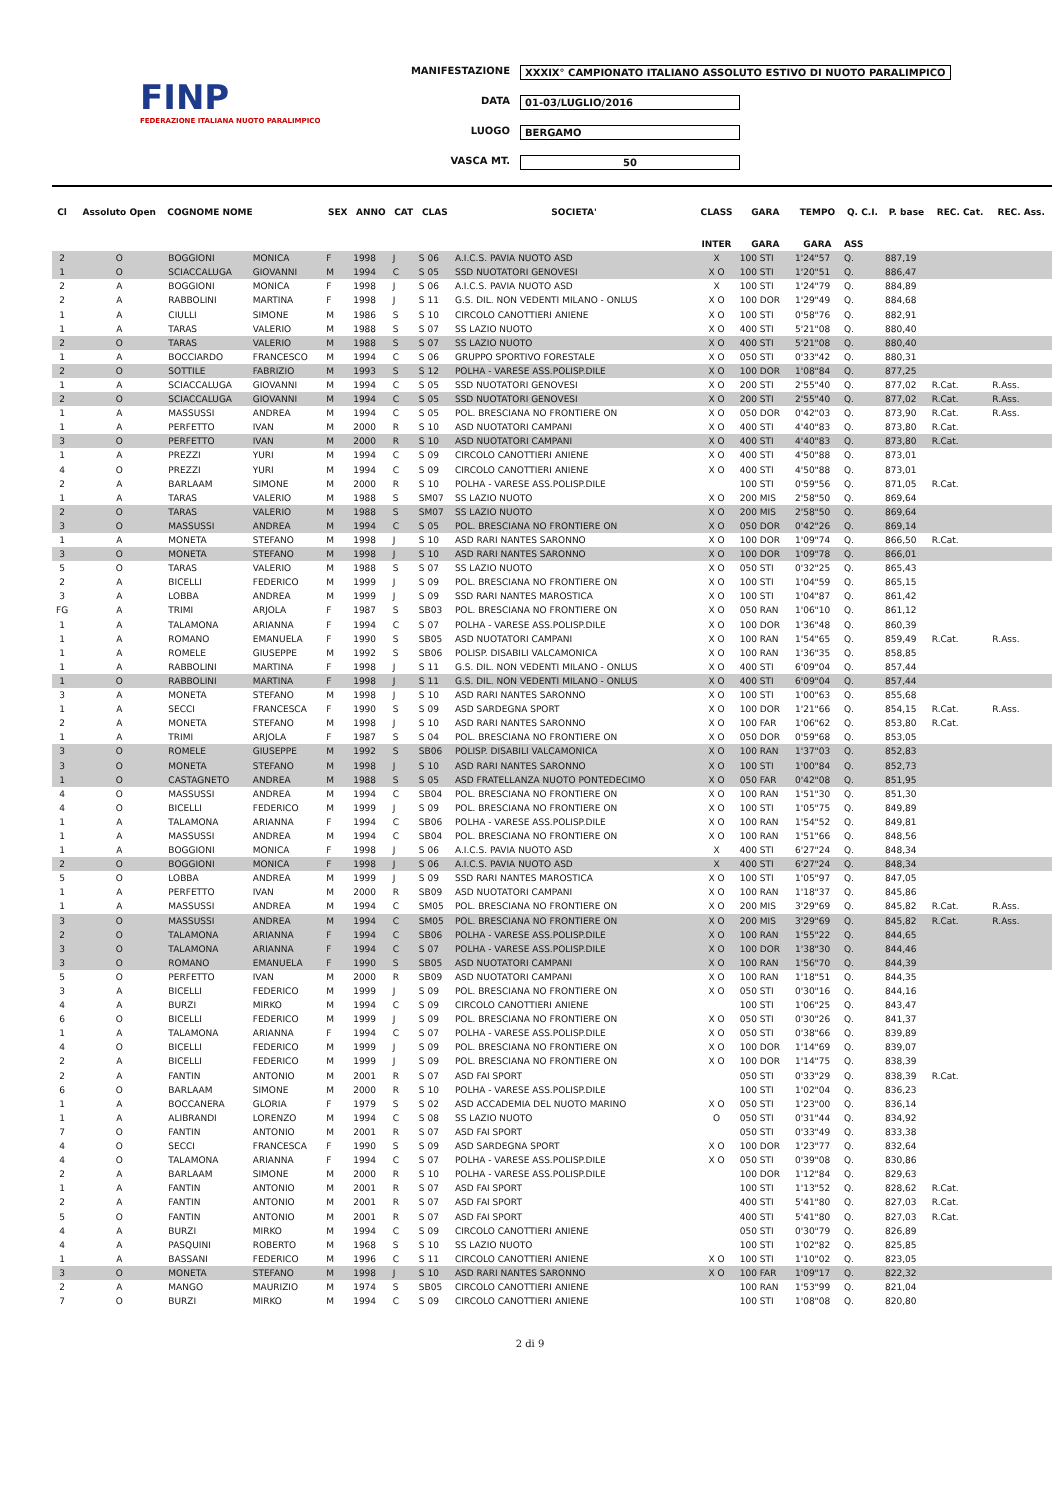FINP
FEDERAZIONE ITALIANA NUOTO PARALIMPICO
MANIFESTAZIONE XXXIX° CAMPIONATO ITALIANO ASSOLUTO ESTIVO DI NUOTO PARALIMPICO
DATA 01-03/LUGLIO/2016
LUOGO BERGAMO
VASCA MT. 50
| Cl | Assoluto Open | COGNOME NOME | | SEX | ANNO | CAT | CLAS | SOCIETA' | CLASS | GARA | TEMPO | Q. C.I. | P. base | REC. Cat. | REC. Ass. |
| --- | --- | --- | --- | --- | --- | --- | --- | --- | --- | --- | --- | --- | --- | --- | --- |
| | | | | | | | | | INTER | GARA | GARA | ASS | | | |
| 2 | O | BOGGIONI | MONICA | F | 1998 | J | S 06 | A.I.C.S. PAVIA NUOTO ASD | X | 100 STI | 1'24"57 | Q. | 887,19 | | |
| 1 | O | SCIACCALUGA | GIOVANNI | M | 1994 | C | S 05 | SSD NUOTATORI GENOVESI | X O | 100 STI | 1'20"51 | Q. | 886,47 | | |
| 2 | A | BOGGIONI | MONICA | F | 1998 | J | S 06 | A.I.C.S. PAVIA NUOTO ASD | X | 100 STI | 1'24"79 | Q. | 884,89 | | |
| 2 | A | RABBOLINI | MARTINA | F | 1998 | J | S 11 | G.S. DIL. NON VEDENTI MILANO - ONLUS | X O | 100 DOR | 1'29"49 | Q. | 884,68 | | |
| 1 | A | CIULLI | SIMONE | M | 1986 | S | S 10 | CIRCOLO CANOTTIERI ANIENE | X O | 100 STI | 0'58"76 | Q. | 882,91 | | |
| 1 | A | TARAS | VALERIO | M | 1988 | S | S 07 | SS LAZIO NUOTO | X O | 400 STI | 5'21"08 | Q. | 880,40 | | |
| 2 | O | TARAS | VALERIO | M | 1988 | S | S 07 | SS LAZIO NUOTO | X O | 400 STI | 5'21"08 | Q. | 880,40 | | |
| 1 | A | BOCCIARDO | FRANCESCO | M | 1994 | C | S 06 | GRUPPO SPORTIVO FORESTALE | X O | 050 STI | 0'33"42 | Q. | 880,31 | | |
| 2 | O | SOTTILE | FABRIZIO | M | 1993 | S | S 12 | POLHA - VARESE ASS.POLISP.DILE | X O | 100 DOR | 1'08"84 | Q. | 877,25 | | |
| 1 | A | SCIACCALUGA | GIOVANNI | M | 1994 | C | S 05 | SSD NUOTATORI GENOVESI | X O | 200 STI | 2'55"40 | Q. | 877,02 | R.Cat. | R.Ass. |
| 2 | O | SCIACCALUGA | GIOVANNI | M | 1994 | C | S 05 | SSD NUOTATORI GENOVESI | X O | 200 STI | 2'55"40 | Q. | 877,02 | R.Cat. | R.Ass. |
| 1 | A | MASSUSSI | ANDREA | M | 1994 | C | S 05 | POL. BRESCIANA NO FRONTIERE ON | X O | 050 DOR | 0'42"03 | Q. | 873,90 | R.Cat. | R.Ass. |
| 1 | A | PERFETTO | IVAN | M | 2000 | R | S 10 | ASD NUOTATORI CAMPANI | X O | 400 STI | 4'40"83 | Q. | 873,80 | R.Cat. | |
| 3 | O | PERFETTO | IVAN | M | 2000 | R | S 10 | ASD NUOTATORI CAMPANI | X O | 400 STI | 4'40"83 | Q. | 873,80 | R.Cat. | |
| 1 | A | PREZZI | YURI | M | 1994 | C | S 09 | CIRCOLO CANOTTIERI ANIENE | X O | 400 STI | 4'50"88 | Q. | 873,01 | | |
| 4 | O | PREZZI | YURI | M | 1994 | C | S 09 | CIRCOLO CANOTTIERI ANIENE | X O | 400 STI | 4'50"88 | Q. | 873,01 | | |
| 2 | A | BARLAAM | SIMONE | M | 2000 | R | S 10 | POLHA - VARESE ASS.POLISP.DILE | | 100 STI | 0'59"56 | Q. | 871,05 | R.Cat. | |
| 1 | A | TARAS | VALERIO | M | 1988 | S | SM07 | SS LAZIO NUOTO | X O | 200 MIS | 2'58"50 | Q. | 869,64 | | |
| 2 | O | TARAS | VALERIO | M | 1988 | S | SM07 | SS LAZIO NUOTO | X O | 200 MIS | 2'58"50 | Q. | 869,64 | | |
| 3 | O | MASSUSSI | ANDREA | M | 1994 | C | S 05 | POL. BRESCIANA NO FRONTIERE ON | X O | 050 DOR | 0'42"26 | Q. | 869,14 | | |
| 1 | A | MONETA | STEFANO | M | 1998 | J | S 10 | ASD RARI NANTES SARONNO | X O | 100 DOR | 1'09"74 | Q. | 866,50 | R.Cat. | |
| 3 | O | MONETA | STEFANO | M | 1998 | J | S 10 | ASD RARI NANTES SARONNO | X O | 100 DOR | 1'09"78 | Q. | 866,01 | | |
| 5 | O | TARAS | VALERIO | M | 1988 | S | S 07 | SS LAZIO NUOTO | X O | 050 STI | 0'32"25 | Q. | 865,43 | | |
| 2 | A | BICELLI | FEDERICO | M | 1999 | J | S 09 | POL. BRESCIANA NO FRONTIERE ON | X O | 100 STI | 1'04"59 | Q. | 865,15 | | |
| 3 | A | LOBBA | ANDREA | M | 1999 | J | S 09 | SSD RARI NANTES MAROSTICA | X O | 100 STI | 1'04"87 | Q. | 861,42 | | |
| FG | A | TRIMI | ARJOLA | F | 1987 | S | SB03 | POL. BRESCIANA NO FRONTIERE ON | X O | 050 RAN | 1'06"10 | Q. | 861,12 | | |
| 1 | A | TALAMONA | ARIANNA | F | 1994 | C | S 07 | POLHA - VARESE ASS.POLISP.DILE | X O | 100 DOR | 1'36"48 | Q. | 860,39 | | |
| 1 | A | ROMANO | EMANUELA | F | 1990 | S | SB05 | ASD NUOTATORI CAMPANI | X O | 100 RAN | 1'54"65 | Q. | 859,49 | R.Cat. | R.Ass. |
| 1 | A | ROMELE | GIUSEPPE | M | 1992 | S | SB06 | POLISP. DISABILI VALCAMONICA | X O | 100 RAN | 1'36"35 | Q. | 858,85 | | |
| 1 | A | RABBOLINI | MARTINA | F | 1998 | J | S 11 | G.S. DIL. NON VEDENTI MILANO - ONLUS | X O | 400 STI | 6'09"04 | Q. | 857,44 | | |
| 1 | O | RABBOLINI | MARTINA | F | 1998 | J | S 11 | G.S. DIL. NON VEDENTI MILANO - ONLUS | X O | 400 STI | 6'09"04 | Q. | 857,44 | | |
| 3 | A | MONETA | STEFANO | M | 1998 | J | S 10 | ASD RARI NANTES SARONNO | X O | 100 STI | 1'00"63 | Q. | 855,68 | | |
| 1 | A | SECCI | FRANCESCA | F | 1990 | S | S 09 | ASD SARDEGNA SPORT | X O | 100 DOR | 1'21"66 | Q. | 854,15 | R.Cat. | R.Ass. |
| 2 | A | MONETA | STEFANO | M | 1998 | J | S 10 | ASD RARI NANTES SARONNO | X O | 100 FAR | 1'06"62 | Q. | 853,80 | R.Cat. | |
| 1 | A | TRIMI | ARJOLA | F | 1987 | S | S 04 | POL. BRESCIANA NO FRONTIERE ON | X O | 050 DOR | 0'59"68 | Q. | 853,05 | | |
| 3 | O | ROMELE | GIUSEPPE | M | 1992 | S | SB06 | POLISP. DISABILI VALCAMONICA | X O | 100 RAN | 1'37"03 | Q. | 852,83 | | |
| 3 | O | MONETA | STEFANO | M | 1998 | J | S 10 | ASD RARI NANTES SARONNO | X O | 100 STI | 1'00"84 | Q. | 852,73 | | |
| 1 | O | CASTAGNETO | ANDREA | M | 1988 | S | S 05 | ASD FRATELLANZA NUOTO PONTEDECIMO | X O | 050 FAR | 0'42"08 | Q. | 851,95 | | |
| 4 | O | MASSUSSI | ANDREA | M | 1994 | C | SB04 | POL. BRESCIANA NO FRONTIERE ON | X O | 100 RAN | 1'51"30 | Q. | 851,30 | | |
| 4 | O | BICELLI | FEDERICO | M | 1999 | J | S 09 | POL. BRESCIANA NO FRONTIERE ON | X O | 100 STI | 1'05"75 | Q. | 849,89 | | |
| 1 | A | TALAMONA | ARIANNA | F | 1994 | C | SB06 | POLHA - VARESE ASS.POLISP.DILE | X O | 100 RAN | 1'54"52 | Q. | 849,81 | | |
| 1 | A | MASSUSSI | ANDREA | M | 1994 | C | SB04 | POL. BRESCIANA NO FRONTIERE ON | X O | 100 RAN | 1'51"66 | Q. | 848,56 | | |
| 1 | A | BOGGIONI | MONICA | F | 1998 | J | S 06 | A.I.C.S. PAVIA NUOTO ASD | X | 400 STI | 6'27"24 | Q. | 848,34 | | |
| 2 | O | BOGGIONI | MONICA | F | 1998 | J | S 06 | A.I.C.S. PAVIA NUOTO ASD | X | 400 STI | 6'27"24 | Q. | 848,34 | | |
| 5 | O | LOBBA | ANDREA | M | 1999 | J | S 09 | SSD RARI NANTES MAROSTICA | X O | 100 STI | 1'05"97 | Q. | 847,05 | | |
| 1 | A | PERFETTO | IVAN | M | 2000 | R | SB09 | ASD NUOTATORI CAMPANI | X O | 100 RAN | 1'18"37 | Q. | 845,86 | | |
| 1 | A | MASSUSSI | ANDREA | M | 1994 | C | SM05 | POL. BRESCIANA NO FRONTIERE ON | X O | 200 MIS | 3'29"69 | Q. | 845,82 | R.Cat. | R.Ass. |
| 3 | O | MASSUSSI | ANDREA | M | 1994 | C | SM05 | POL. BRESCIANA NO FRONTIERE ON | X O | 200 MIS | 3'29"69 | Q. | 845,82 | R.Cat. | R.Ass. |
| 2 | O | TALAMONA | ARIANNA | F | 1994 | C | SB06 | POLHA - VARESE ASS.POLISP.DILE | X O | 100 RAN | 1'55"22 | Q. | 844,65 | | |
| 3 | O | TALAMONA | ARIANNA | F | 1994 | C | S 07 | POLHA - VARESE ASS.POLISP.DILE | X O | 100 DOR | 1'38"30 | Q. | 844,46 | | |
| 3 | O | ROMANO | EMANUELA | F | 1990 | S | SB05 | ASD NUOTATORI CAMPANI | X O | 100 RAN | 1'56"70 | Q. | 844,39 | | |
| 5 | O | PERFETTO | IVAN | M | 2000 | R | SB09 | ASD NUOTATORI CAMPANI | X O | 100 RAN | 1'18"51 | Q. | 844,35 | | |
| 3 | A | BICELLI | FEDERICO | M | 1999 | J | S 09 | POL. BRESCIANA NO FRONTIERE ON | X O | 050 STI | 0'30"16 | Q. | 844,16 | | |
| 4 | A | BURZI | MIRKO | M | 1994 | C | S 09 | CIRCOLO CANOTTIERI ANIENE | | 100 STI | 1'06"25 | Q. | 843,47 | | |
| 6 | O | BICELLI | FEDERICO | M | 1999 | J | S 09 | POL. BRESCIANA NO FRONTIERE ON | X O | 050 STI | 0'30"26 | Q. | 841,37 | | |
| 1 | A | TALAMONA | ARIANNA | F | 1994 | C | S 07 | POLHA - VARESE ASS.POLISP.DILE | X O | 050 STI | 0'38"66 | Q. | 839,89 | | |
| 4 | O | BICELLI | FEDERICO | M | 1999 | J | S 09 | POL. BRESCIANA NO FRONTIERE ON | X O | 100 DOR | 1'14"69 | Q. | 839,07 | | |
| 2 | A | BICELLI | FEDERICO | M | 1999 | J | S 09 | POL. BRESCIANA NO FRONTIERE ON | X O | 100 DOR | 1'14"75 | Q. | 838,39 | | |
| 2 | A | FANTIN | ANTONIO | M | 2001 | R | S 07 | ASD FAI SPORT | | 050 STI | 0'33"29 | Q. | 838,39 | R.Cat. | |
| 6 | O | BARLAAM | SIMONE | M | 2000 | R | S 10 | POLHA - VARESE ASS.POLISP.DILE | | 100 STI | 1'02"04 | Q. | 836,23 | | |
| 1 | A | BOCCANERA | GLORIA | F | 1979 | S | S 02 | ASD ACCADEMIA DEL NUOTO MARINO | X O | 050 STI | 1'23"00 | Q. | 836,14 | | |
| 1 | A | ALIBRANDI | LORENZO | M | 1994 | C | S 08 | SS LAZIO NUOTO | O | 050 STI | 0'31"44 | Q. | 834,92 | | |
| 7 | O | FANTIN | ANTONIO | M | 2001 | R | S 07 | ASD FAI SPORT | | 050 STI | 0'33"49 | Q. | 833,38 | | |
| 4 | O | SECCI | FRANCESCA | F | 1990 | S | S 09 | ASD SARDEGNA SPORT | X O | 100 DOR | 1'23"77 | Q. | 832,64 | | |
| 4 | O | TALAMONA | ARIANNA | F | 1994 | C | S 07 | POLHA - VARESE ASS.POLISP.DILE | X O | 050 STI | 0'39"08 | Q. | 830,86 | | |
| 2 | A | BARLAAM | SIMONE | M | 2000 | R | S 10 | POLHA - VARESE ASS.POLISP.DILE | | 100 DOR | 1'12"84 | Q. | 829,63 | | |
| 1 | A | FANTIN | ANTONIO | M | 2001 | R | S 07 | ASD FAI SPORT | | 100 STI | 1'13"52 | Q. | 828,62 | R.Cat. | |
| 2 | A | FANTIN | ANTONIO | M | 2001 | R | S 07 | ASD FAI SPORT | | 400 STI | 5'41"80 | Q. | 827,03 | R.Cat. | |
| 5 | O | FANTIN | ANTONIO | M | 2001 | R | S 07 | ASD FAI SPORT | | 400 STI | 5'41"80 | Q. | 827,03 | R.Cat. | |
| 4 | A | BURZI | MIRKO | M | 1994 | C | S 09 | CIRCOLO CANOTTIERI ANIENE | | 050 STI | 0'30"79 | Q. | 826,89 | | |
| 4 | A | PASQUINI | ROBERTO | M | 1968 | S | S 10 | SS LAZIO NUOTO | | 100 STI | 1'02"82 | Q. | 825,85 | | |
| 1 | A | BASSANI | FEDERICO | M | 1996 | C | S 11 | CIRCOLO CANOTTIERI ANIENE | X O | 100 STI | 1'10"02 | Q. | 823,05 | | |
| 3 | O | MONETA | STEFANO | M | 1998 | J | S 10 | ASD RARI NANTES SARONNO | X O | 100 FAR | 1'09"17 | Q. | 822,32 | | |
| 2 | A | MANGO | MAURIZIO | M | 1974 | S | SB05 | CIRCOLO CANOTTIERI ANIENE | | 100 RAN | 1'53"99 | Q. | 821,04 | | |
| 7 | O | BURZI | MIRKO | M | 1994 | C | S 09 | CIRCOLO CANOTTIERI ANIENE | | 100 STI | 1'08"08 | Q. | 820,80 | | |
2 di 9